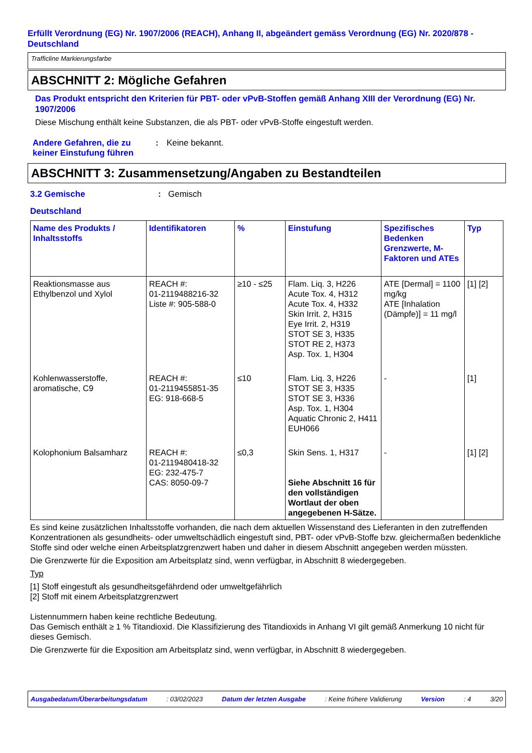Erfüllt Verordnung (EG) Nr. 1907/2006 (REACH), Anhang II, abgeändert gemäss Verordnung (EG) Nr. 2020/878 - Deutschland
Trafficline Markierungsfarbe
ABSCHNITT 2: Mögliche Gefahren
Das Produkt entspricht den Kriterien für PBT- oder vPvB-Stoffen gemäß Anhang XIII der Verordnung (EG) Nr. 1907/2006
Diese Mischung enthält keine Substanzen, die als PBT- oder vPvB-Stoffe eingestuft werden.
Andere Gefahren, die zu keiner Einstufung führen
: Keine bekannt.
ABSCHNITT 3: Zusammensetzung/Angaben zu Bestandteilen
3.2 Gemische : Gemisch
Deutschland
| Name des Produkts / Inhaltsstoffs | Identifikatoren | % | Einstufung | Spezifisches Bedenken Grenzwerte, M-Faktoren und ATEs | Typ |
| --- | --- | --- | --- | --- | --- |
| Reaktionsmasse aus Ethylbenzol und Xylol | REACH #: 01-2119488216-32 Liste #: 905-588-0 | ≥10 - ≤25 | Flam. Liq. 3, H226 Acute Tox. 4, H312 Acute Tox. 4, H332 Skin Irrit. 2, H315 Eye Irrit. 2, H319 STOT SE 3, H335 STOT RE 2, H373 Asp. Tox. 1, H304 | ATE [Dermal] = 1100 mg/kg ATE [Inhalation (Dämpfe)] = 11 mg/l | [1] [2] |
| Kohlenwasserstoffe, aromatische, C9 | REACH #: 01-2119455851-35 EG: 918-668-5 | ≤10 | Flam. Liq. 3, H226 STOT SE 3, H335 STOT SE 3, H336 Asp. Tox. 1, H304 Aquatic Chronic 2, H411 EUH066 | - | [1] |
| Kolophonium Balsamharz | REACH #: 01-2119480418-32 EG: 232-475-7 CAS: 8050-09-7 | ≤0,3 | Skin Sens. 1, H317 Siehe Abschnitt 16 für den vollständigen Wortlaut der oben angegebenen H-Sätze. | - | [1] [2] |
Es sind keine zusätzlichen Inhaltsstoffe vorhanden, die nach dem aktuellen Wissenstand des Lieferanten in den zutreffenden Konzentrationen als gesundheits- oder umweltschädlich eingestuft sind, PBT- oder vPvB-Stoffe bzw. gleichermaßen bedenkliche Stoffe sind oder welche einen Arbeitsplatzgrenzwert haben und daher in diesem Abschnitt angegeben werden müssten.
Die Grenzwerte für die Exposition am Arbeitsplatz sind, wenn verfügbar, in Abschnitt 8 wiedergegeben.
Typ
[1] Stoff eingestuft als gesundheitsgefährdend oder umweltgefährlich
[2] Stoff mit einem Arbeitsplatzgrenzwert
Listennummern haben keine rechtliche Bedeutung.
Das Gemisch enthält ≥ 1 % Titandioxid. Die Klassifizierung des Titandioxids in Anhang VI gilt gemäß Anmerkung 10 nicht für dieses Gemisch.
Die Grenzwerte für die Exposition am Arbeitsplatz sind, wenn verfügbar, in Abschnitt 8 wiedergegeben.
Ausgabedatum/Überarbeitungsdatum: 03/02/2023 Datum der letzten Ausgabe: Keine frühere Validierung Version: 4 3/20